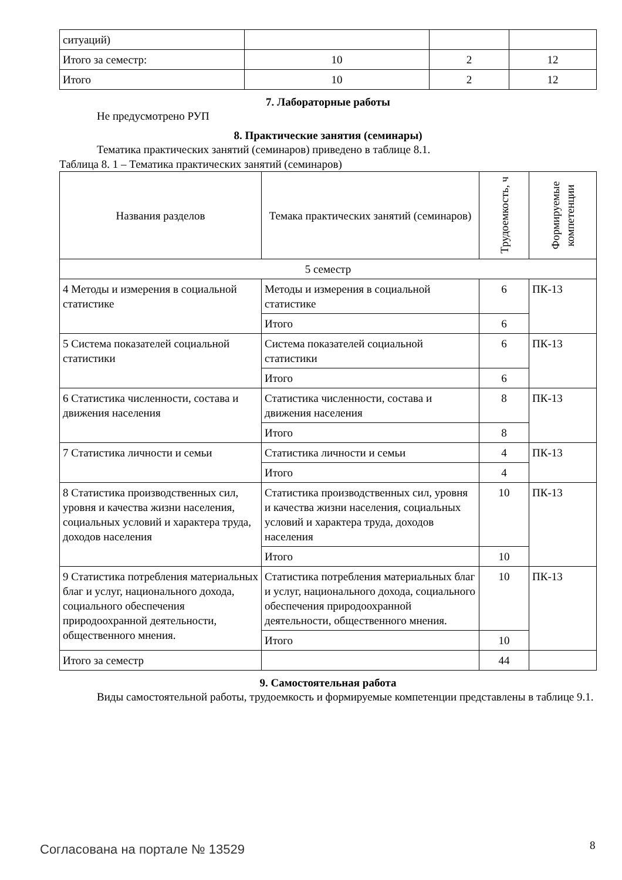| ситуаций) | | | |
| Итого за семестр: | 10 | 2 | 12 |
| Итого | 10 | 2 | 12 |
7. Лабораторные работы
Не предусмотрено РУП
8. Практические занятия (семинары)
Тематика практических занятий (семинаров) приведено в таблице 8.1.
Таблица 8. 1 – Тематика практических занятий (семинаров)
| Названия разделов | Темака практических занятий (семинаров) | Трудоемкость, ч | Формируемые компетенции |
| --- | --- | --- | --- |
| 5 семестр | | | |
| 4 Методы и измерения в социальной статистике | Методы и измерения в социальной статистике | 6 | ПК-13 |
| | Итого | 6 | |
| 5 Система показателей социальной статистики | Система показателей социальной статистики | 6 | ПК-13 |
| | Итого | 6 | |
| 6 Статистика численности, состава и движения населения | Статистика численности, состава и движения населения | 8 | ПК-13 |
| | Итого | 8 | |
| 7 Статистика личности и семьи | Статистика личности и семьи | 4 | ПК-13 |
| | Итого | 4 | |
| 8 Статистика производственных сил, уровня и качества жизни населения, социальных условий и характера труда, доходов населения | Статистика производственных сил, уровня и качества жизни населения, социальных условий и характера труда, доходов населения | 10 | ПК-13 |
| | Итого | 10 | |
| 9 Статистика потребления материальных благ и услуг, национального дохода, социального обеспечения природоохранной деятельности, общественного мнения. | Статистика потребления материальных благ и услуг, национального дохода, социального обеспечения природоохранной деятельности, общественного мнения. | 10 | ПК-13 |
| | Итого | 10 | |
| Итого за семестр | | 44 | |
9. Самостоятельная работа
Виды самостоятельной работы, трудоемкость и формируемые компетенции представлены в таблице 9.1.
Согласована на портале № 13529 8